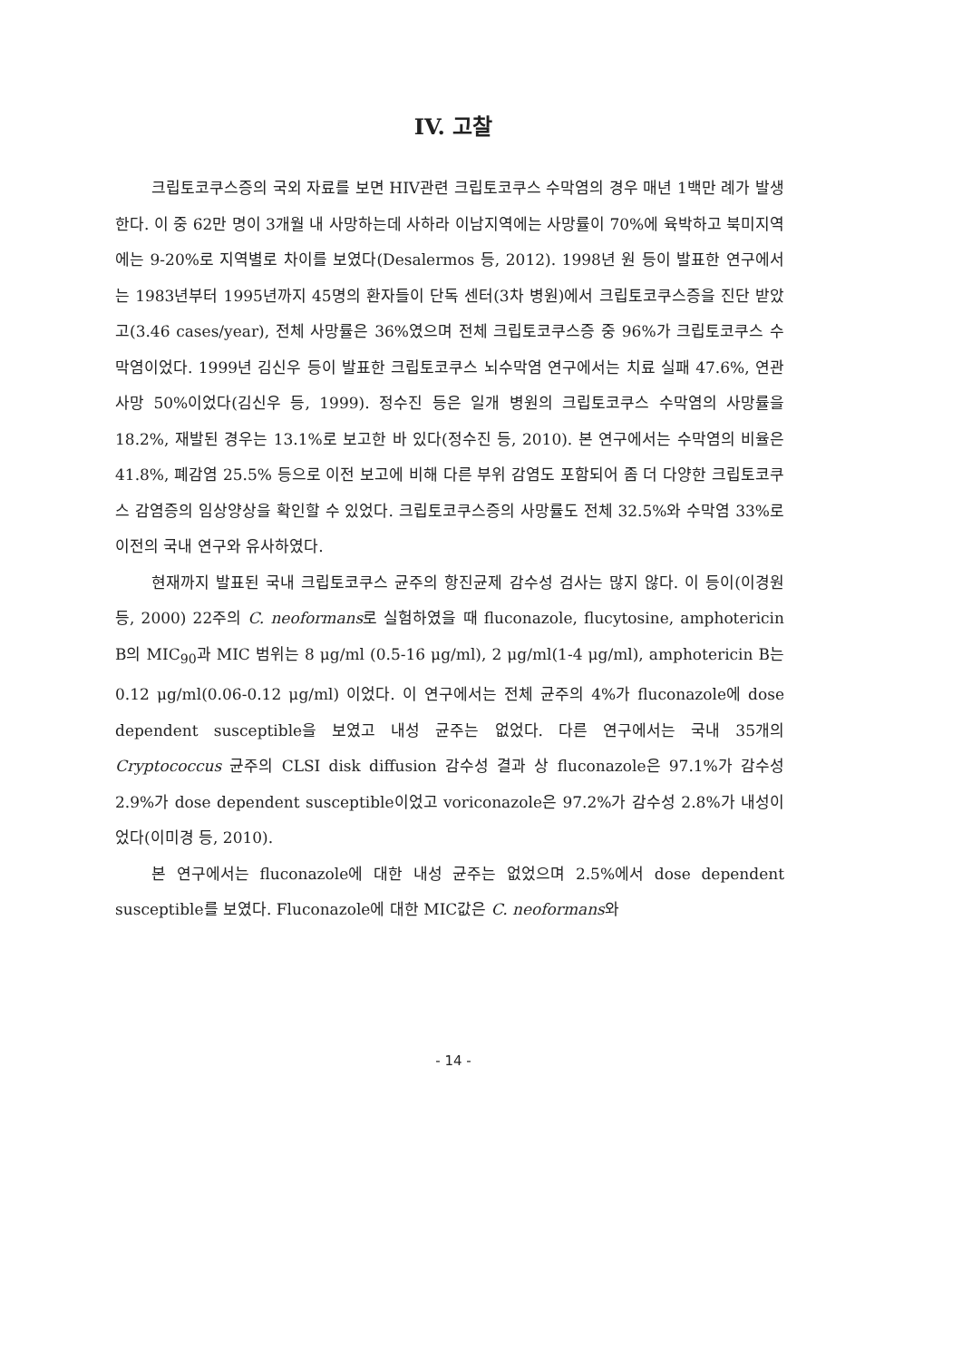IV. 고찰
크립토코쿠스증의 국외 자료를 보면 HIV관련 크립토코쿠스 수막염의 경우 매년 1백만 례가 발생한다. 이 중 62만 명이 3개월 내 사망하는데 사하라 이남지역에는 사망률이 70%에 육박하고 북미지역에는 9-20%로 지역별로 차이를 보였다(Desalermos 등, 2012). 1998년 원 등이 발표한 연구에서는 1983년부터 1995년까지 45명의 환자들이 단독 센터(3차 병원)에서 크립토코쿠스증을 진단 받았고(3.46 cases/year), 전체 사망률은 36%였으며 전체 크립토코쿠스증 중 96%가 크립토코쿠스 수막염이었다. 1999년 김신우 등이 발표한 크립토코쿠스 뇌수막염 연구에서는 치료 실패 47.6%, 연관 사망 50%이었다(김신우 등, 1999). 정수진 등은 일개 병원의 크립토코쿠스 수막염의 사망률을 18.2%, 재발된 경우는 13.1%로 보고한 바 있다(정수진 등, 2010). 본 연구에서는 수막염의 비율은 41.8%, 폐감염 25.5% 등으로 이전 보고에 비해 다른 부위 감염도 포함되어 좀 더 다양한 크립토코쿠스 감염증의 임상양상을 확인할 수 있었다. 크립토코쿠스증의 사망률도 전체 32.5%와 수막염 33%로 이전의 국내 연구와 유사하였다.
현재까지 발표된 국내 크립토코쿠스 균주의 항진균제 감수성 검사는 많지 않다. 이 등이(이경원 등, 2000) 22주의 C. neoformans로 실험하였을 때 fluconazole, flucytosine, amphotericin B의 MIC<sub>90</sub>과 MIC 범위는 8 μg/ml (0.5-16 μg/ml), 2 μg/ml(1-4 μg/ml), amphotericin B는 0.12 μg/ml(0.06-0.12 μg/ml) 이었다. 이 연구에서는 전체 균주의 4%가 fluconazole에 dose dependent susceptible을 보였고 내성 균주는 없었다. 다른 연구에서는 국내 35개의 Cryptococcus 균주의 CLSI disk diffusion 감수성 결과 상 fluconazole은 97.1%가 감수성 2.9%가 dose dependent susceptible이었고 voriconazole은 97.2%가 감수성 2.8%가 내성이었다(이미경 등, 2010).
본 연구에서는 fluconazole에 대한 내성 균주는 없었으며 2.5%에서 dose dependent susceptible를 보였다. Fluconazole에 대한 MIC값은 C. neoformans와
- 14 -